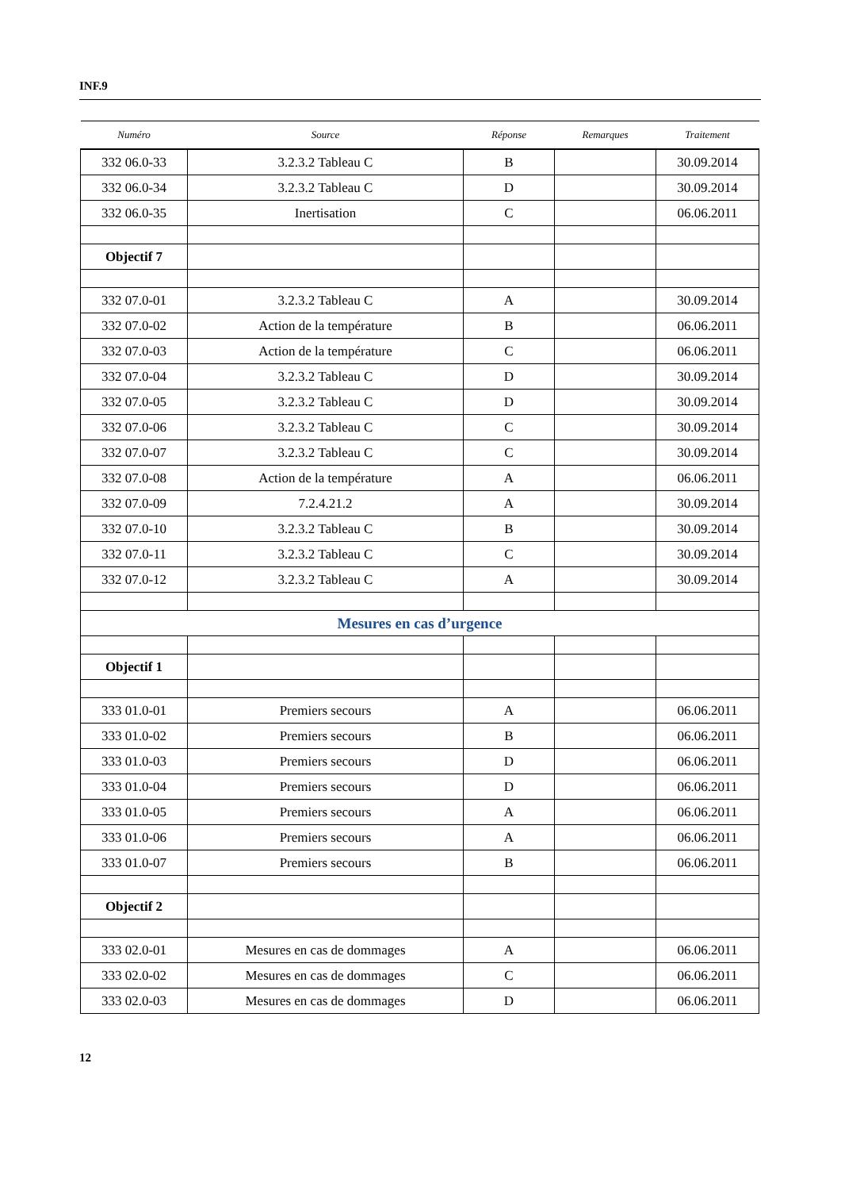INF.9
| Numéro | Source | Réponse | Remarques | Traitement |
| --- | --- | --- | --- | --- |
| 332 06.0-33 | 3.2.3.2 Tableau C | B | | 30.09.2014 |
| 332 06.0-34 | 3.2.3.2 Tableau C | D | | 30.09.2014 |
| 332 06.0-35 | Inertisation | C | | 06.06.2011 |
| Objectif 7 | | | | |
| 332 07.0-01 | 3.2.3.2 Tableau C | A | | 30.09.2014 |
| 332 07.0-02 | Action de la température | B | | 06.06.2011 |
| 332 07.0-03 | Action de la température | C | | 06.06.2011 |
| 332 07.0-04 | 3.2.3.2 Tableau C | D | | 30.09.2014 |
| 332 07.0-05 | 3.2.3.2 Tableau C | D | | 30.09.2014 |
| 332 07.0-06 | 3.2.3.2 Tableau C | C | | 30.09.2014 |
| 332 07.0-07 | 3.2.3.2 Tableau C | C | | 30.09.2014 |
| 332 07.0-08 | Action de la température | A | | 06.06.2011 |
| 332 07.0-09 | 7.2.4.21.2 | A | | 30.09.2014 |
| 332 07.0-10 | 3.2.3.2 Tableau C | B | | 30.09.2014 |
| 332 07.0-11 | 3.2.3.2 Tableau C | C | | 30.09.2014 |
| 332 07.0-12 | 3.2.3.2 Tableau C | A | | 30.09.2014 |
| Mesures en cas d’urgence | | | | |
| Objectif 1 | | | | |
| 333 01.0-01 | Premiers secours | A | | 06.06.2011 |
| 333 01.0-02 | Premiers secours | B | | 06.06.2011 |
| 333 01.0-03 | Premiers secours | D | | 06.06.2011 |
| 333 01.0-04 | Premiers secours | D | | 06.06.2011 |
| 333 01.0-05 | Premiers secours | A | | 06.06.2011 |
| 333 01.0-06 | Premiers secours | A | | 06.06.2011 |
| 333 01.0-07 | Premiers secours | B | | 06.06.2011 |
| Objectif 2 | | | | |
| 333 02.0-01 | Mesures en cas de dommages | A | | 06.06.2011 |
| 333 02.0-02 | Mesures en cas de dommages | C | | 06.06.2011 |
| 333 02.0-03 | Mesures en cas de dommages | D | | 06.06.2011 |
12